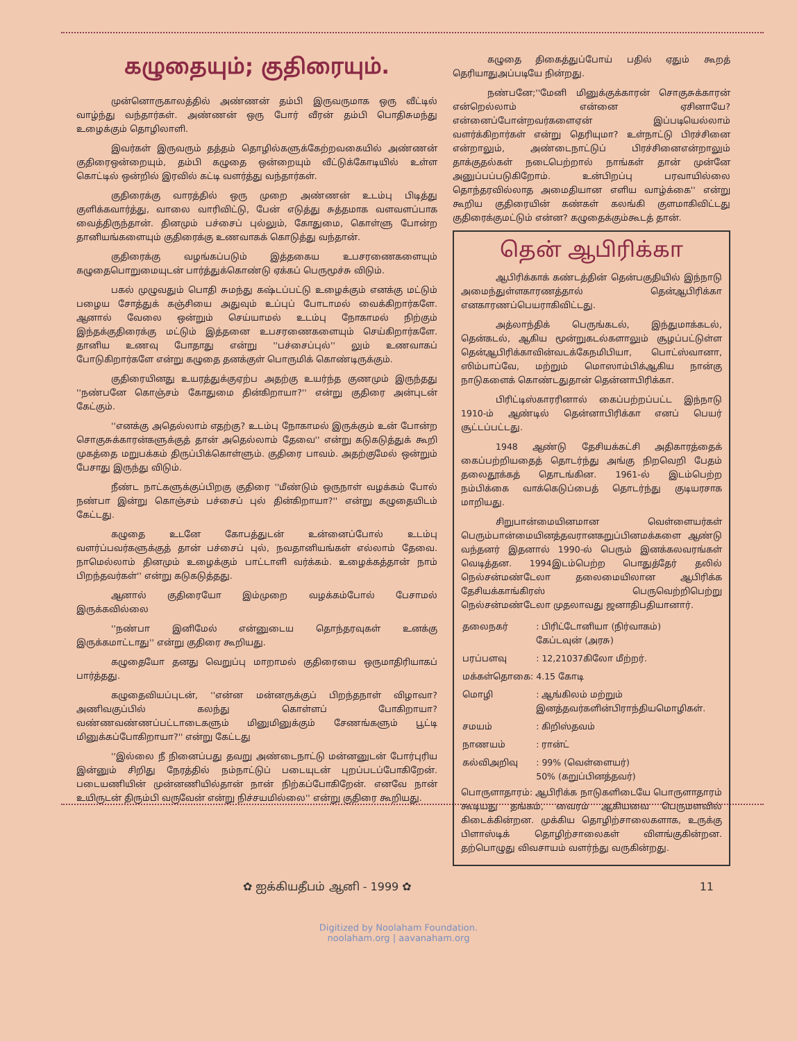கழுதையும்; குதிரையும்.
முன்னொருகாலத்தில் அண்ணன் தம்பி இருவருமாக ஒரு வீட்டில் வாழ்ந்து வந்தார்கள். அண்ணன் ஒரு போர் வீரன் தம்பி பொதிசுமந்து உழைக்கும் தொழிலாளி.
இவர்கள் இருவரும் தத்தம் தொழில்களுக்கேற்றவகையில் அண்ணன் குதிரைஒன்றையும், தம்பி கழுதை ஒன்றையும் வீட்டுக்கோடியில் உள்ள கொட்டில் ஒன்றில் இரவில் கட்டி வளர்த்து வந்தார்கள்.
குதிரைக்கு வாரத்தில் ஒரு முறை அண்ணன் உடம்பு பிடித்து குளிக்கவார்த்து, வாலை வாரிவிட்டு, பேன் எடுத்து சுத்தமாக வளவளப்பாக வைத்திருந்தான். தினமும் பச்சைப் புல்லும், கோதுமை, கொள்ளு போன்ற தானியங்களையும் குதிரைக்கு உணவாகக் கொடுத்து வந்தான்.
குதிரைக்கு வழங்கப்படும் இத்தகைய உபசரணைகளையும் கழுதைபொறுமையுடன் பார்த்துக்கொண்டு ஏக்கப் பெருமூச்சு விடும்.
பகல் முழுவதும் பொதி சுமந்து கஷ்டப்பட்டு உழைக்கும் எனக்கு மட்டும் பழைய சோத்துக் கஞ்சியை அதுவும் உப்புப் போடாமல் வைக்கிறார்களே. ஆனால் வேலை ஒன்றும் செய்யாமல் உடம்பு நோகாமல் நிற்கும் இந்தக்குதிரைக்கு மட்டும் இத்தனை உபசரணைகளையும் செய்கிறார்களே. தானிய உணவு போதாது என்று ''பச்சைப்புல்'' லும் உணவாகப் போடுகிறார்களே என்று கழுதை தனக்குள் பொருமிக் கொண்டிருக்கும்.
குதிரையினது உயரத்துக்குஏற்ப அதற்கு உயர்ந்த குணமும் இருந்தது ''நண்பனே கொஞ்சம் கோதுமை தின்கிறாயா?'' என்று குதிரை அன்புடன் கேட்கும்.
''எனக்கு அதெல்லாம் எதற்கு? உடம்பு நோகாமல் இருக்கும் உன் போன்ற சொகுசுக்காரன்களுக்குத் தான் அதெல்லாம் தேவை'' என்று கடுகடுத்துக் கூறி முகத்தை மறுபக்கம் திருப்பிக்கொள்ளும். குதிரை பாவம். அதற்குமேல் ஒன்றும் பேசாது இருந்து விடும்.
நீண்ட நாட்களுக்குப்பிறகு குதிரை ''மீண்டும் ஒருநாள் வழக்கம் போல் நண்பா இன்று கொஞ்சம் பச்சைப் புல் தின்கிறாயா?'' என்று கழுதையிடம் கேட்டது.
கழுதை உடனே கோபத்துடன் உன்னைப்போல் உடம்பு வளர்ப்பவர்களுக்குத் தான் பச்சைப் புல், நவதானியங்கள் எல்லாம் தேவை. நாமெல்லாம் தினமும் உழைக்கும் பாட்டாளி வர்க்கம். உழைக்கத்தான் நாம் பிறந்தவர்கள்'' என்று கடுகடுத்தது.
ஆனால் குதிரையோ இம்முறை வழக்கம்போல் பேசாமல் இருக்கவில்லை
''நண்பா இனிமேல் என்னுடைய தொந்தரவுகள் உனக்கு இருக்கமாட்டாது'' என்று குதிரை கூறியது.
கழுதையோ தனது வெறுப்பு மாறாமல் குதிரையை ஒருமாதிரியாகப் பார்த்தது.
கழுதைவியப்புடன், ''என்ன மன்னருக்குப் பிறந்தநாள் விழாவா? அணிவகுப்பில் கலந்து கொள்ளப் போகிறாயா? வண்ணவண்ணப்பட்டாடைகளும் மினுமினுக்கும் சேணங்களும் பூட்டி மினுக்கப்போகிறாயா?'' என்று கேட்டது
''இல்லை நீ நினைப்பது தவறு அண்டைநாட்டு மன்னனுடன் போர்புரிய இன்னும் சிறிது நேரத்தில் நம்நாட்டுப் படையுடன் புறப்படப்போகிறேன். படையணியின் முன்னணியில்தான் நான் நிற்கப்போகிறேன். எனவே நான் உயிருடன் திரும்பி வருவேன் என்று நிச்சயமில்லை'' என்று குதிரை கூறியது.
கழுதை திகைத்துப்போய் பதில் ஏதும் கூறத் தெரியாதுஅப்படியே நின்றது.
நண்பனே;''மேனி மினுக்குக்காரன் சொகுசுக்காரன் என்றெல்லாம் என்னை ஏசினாயே? என்னைப்போன்றவர்களைஏன் இப்படியெல்லாம் வளர்க்கிறார்கள் என்று தெரியுமா? உள்நாட்டு பிரச்சினை என்றாலும், அண்டைநாட்டுப் பிரச்சினைஎன்றாலும் தாக்குதல்கள் நடைபெற்றால் நாங்கள் தான் முன்னே அனுப்பப்படுகிறோம். உன்பிறப்பு பரவாயில்லை தொந்தரவில்லாத அமைதியான எளிய வாழ்க்கை'' என்று கூறிய குதிரையின் கண்கள் கலங்கி குளமாகிவிட்டது குதிரைக்குமட்டும் என்ன? கழுதைக்கும்கூடத் தான்.
தென் ஆபிரிக்கா
ஆபிரிக்காக் கண்டத்தின் தென்பகுதியில் இந்நாடு அமைந்துள்ளகாரணத்தால் தென்ஆபிரிக்கா எனகாரணப்பெயராகிவிட்டது.
அத்லாந்திக் பெருங்கடல், இந்துமாக்கடல், தென்கடல், ஆகிய மூன்றுகடல்களாலும் சூழப்பட்டுள்ள தென்ஆபிரிக்காவின்வடக்கேநமிபியா, பொட்ஸ்வானா, ஸிம்பாப்வே, மற்றும் மொஸாம்பிக்ஆகிய நான்கு நாடுகளைக் கொண்டதுதான் தென்னாபிரிக்கா.
பிரிட்டிஸ்காரரினால் கைப்பற்றப்பட்ட இந்நாடு 1910-ம் ஆண்டில் தென்னாபிரிக்கா எனப் பெயர் சூட்டப்பட்டது.
1948 ஆண்டு தேசியக்கட்சி அதிகாரத்தைக் கைப்பற்றியதைத் தொடர்ந்து அங்கு நிறவெறி பேதம் தலைதூக்கத் தொடங்கின. 1961-ல் இடம்பெற்ற நம்பிக்கை வாக்கெடுப்பைத் தொடர்ந்து குடியரசாக மாறியது.
சிறுபான்மையினமான வெள்ளையர்கள் பெரும்பான்மையினத்தவரானகறுப்பினமக்களை ஆண்டு வந்தனர் இதனால் 1990-ல் பெரும் இனக்கலவரங்கள் வெடித்தன. 1994இடம்பெற்ற பொதுத்தேர் தலில் நெல்சன்மண்டேலா தலைமையிலான ஆபிரிக்க தேசியக்காங்கிரஸ் பெருவெற்றிபெற்று நெல்சன்மண்டேலா முதலாவது ஜனாதிபதியானார்.
| தலைநகர் | : பிரிட்டோனியா (நிர்வாகம்) கேப்டவுன் (அரசு) |
| பரப்பளவு | : 12,21037கிலோ மீற்றர். |
| மக்கள்தொகை: | 4.15 கோடி |
| மொழி | : ஆங்கிலம் மற்றும் இனத்தவர்களின்பிராந்தியமொழிகள். |
| சமயம் | : கிறிஸ்தவம் |
| நாணயம் | : ரான்ட் |
| கல்விஅறிவு | : 99% (வெள்ளையர்) 50% (கறுப்பினத்தவர்) |
பொருளாதாரம்: ஆபிரிக்க நாடுகளிடையே பொருளாதாரம் கூடியது தங்கம், வைரம் ஆகியவை பெருமளவில் கிடைக்கின்றன. முக்கிய தொழிற்சாலைகளாக, உருக்கு பிளாஸ்டிக் தொழிற்சாலைகள் விளங்குகின்றன. தற்பொழுது விவசாயம் வளர்ந்து வருகின்றது.
✿ ஐக்கியதீபம் ஆனி - 1999 ✿ 11
Digitized by Noolaham Foundation.
noolaham.org | aavanaham.org